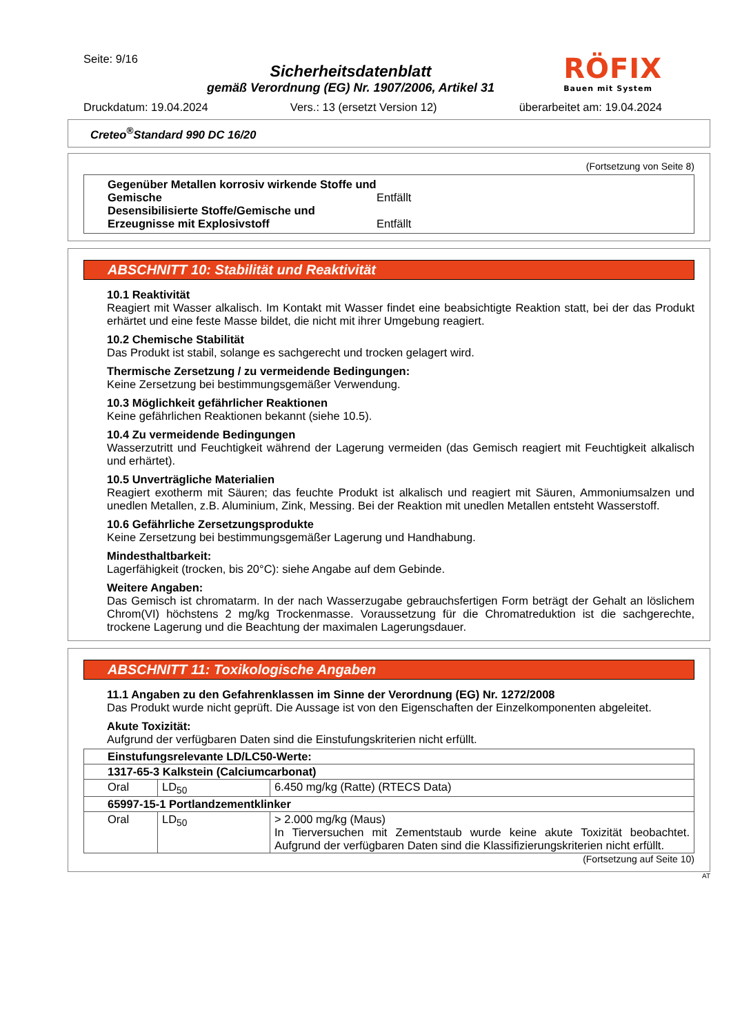Seite: 9/16
Sicherheitsdatenblatt
gemäß Verordnung (EG) Nr. 1907/2006, Artikel 31
RÖFIX
Bauen mit System
Druckdatum: 19.04.2024 Vers.: 13 (ersetzt Version 12) überarbeitet am: 19.04.2024
Creteo<sup>®</sup>Standard 990 DC 16/20
(Fortsetzung von Seite 8)
| Gegenüber Metallen korrosiv wirkende Stoffe und Gemische Entfällt Desensibilisierte Stoffe/Gemische und Erzeugnisse mit Explosivstoff Entfällt |
ABSCHNITT 10: Stabilität und Reaktivität
10.1 Reaktivität
Reagiert mit Wasser alkalisch. Im Kontakt mit Wasser findet eine beabsichtigte Reaktion statt, bei der das Produkt erhärtet und eine feste Masse bildet, die nicht mit ihrer Umgebung reagiert.
10.2 Chemische Stabilität
Das Produkt ist stabil, solange es sachgerecht und trocken gelagert wird.
Thermische Zersetzung / zu vermeidende Bedingungen:
Keine Zersetzung bei bestimmungsgemäßer Verwendung.
10.3 Möglichkeit gefährlicher Reaktionen
Keine gefährlichen Reaktionen bekannt (siehe 10.5).
10.4 Zu vermeidende Bedingungen
Wasserzutritt und Feuchtigkeit während der Lagerung vermeiden (das Gemisch reagiert mit Feuchtigkeit alkalisch und erhärtet).
10.5 Unverträgliche Materialien
Reagiert exotherm mit Säuren; das feuchte Produkt ist alkalisch und reagiert mit Säuren, Ammoniumsalzen und unedlen Metallen, z.B. Aluminium, Zink, Messing. Bei der Reaktion mit unedlen Metallen entsteht Wasserstoff.
10.6 Gefährliche Zersetzungsprodukte
Keine Zersetzung bei bestimmungsgemäßer Lagerung und Handhabung.
Mindesthaltbarkeit:
Lagerfähigkeit (trocken, bis 20°C): siehe Angabe auf dem Gebinde.
Weitere Angaben:
Das Gemisch ist chromatarm. In der nach Wasserzugabe gebrauchsfertigen Form beträgt der Gehalt an löslichem Chrom(VI) höchstens 2 mg/kg Trockenmasse. Voraussetzung für die Chromatreduktion ist die sachgerechte, trockene Lagerung und die Beachtung der maximalen Lagerungsdauer.
ABSCHNITT 11: Toxikologische Angaben
11.1 Angaben zu den Gefahrenklassen im Sinne der Verordnung (EG) Nr. 1272/2008
Das Produkt wurde nicht geprüft. Die Aussage ist von den Eigenschaften der Einzelkomponenten abgeleitet.
Akute Toxizität:
Aufgrund der verfügbaren Daten sind die Einstufungskriterien nicht erfüllt.
| Einstufungsrelevante LD/LC50-Werte: | | |
| 1317-65-3 Kalkstein (Calciumcarbonat) | | |
| Oral | LD<sub>50</sub> | 6.450 mg/kg (Ratte) (RTECS Data) |
| 65997-15-1 Portlandzementklinker | | |
| Oral | LD<sub>50</sub> | > 2.000 mg/kg (Maus) In Tierversuchen mit Zementstaub wurde keine akute Toxizität beobachtet. Aufgrund der verfügbaren Daten sind die Klassifizierungskriterien nicht erfüllt. |
(Fortsetzung auf Seite 10)
AT